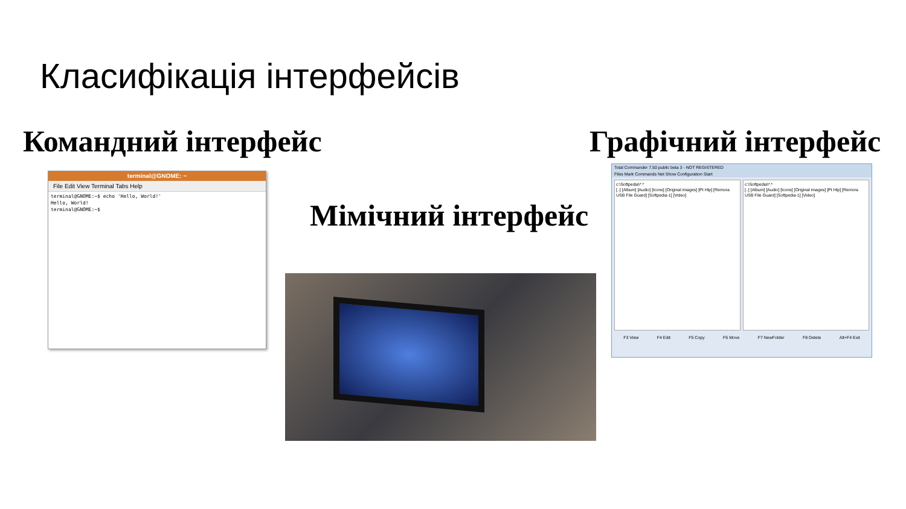Класифікація інтерфейсів
Командний інтерфейс Графічний інтерфейс
Мімічний інтерфейс
terminal@GNOME: ~
File Edit View Terminal Tabs Help
terminal@GNOME:~$ echo 'Hello, World!'
Hello, World!
terminal@GNOME:~$
Total Commander 7.50 public beta 3 - NOT REGISTERED
Files Mark Commands Net Show Configuration Start
c:\Softpedia\*.*
[..] [Album] [Audio] [Icons] [Original images] [Pt Hlp] [Remora USB File Guard] [Softpedia-1] [Video]
c:\Softpedia\*.*
[..] [Album] [Audio] [Icons] [Original images] [Pt Hlp] [Remora USB File Guard] [Softpedia-1] [Video]
F3 View F4 Edit F5 Copy F6 Move F7 NewFolder F8 Delete Alt+F4 Exit